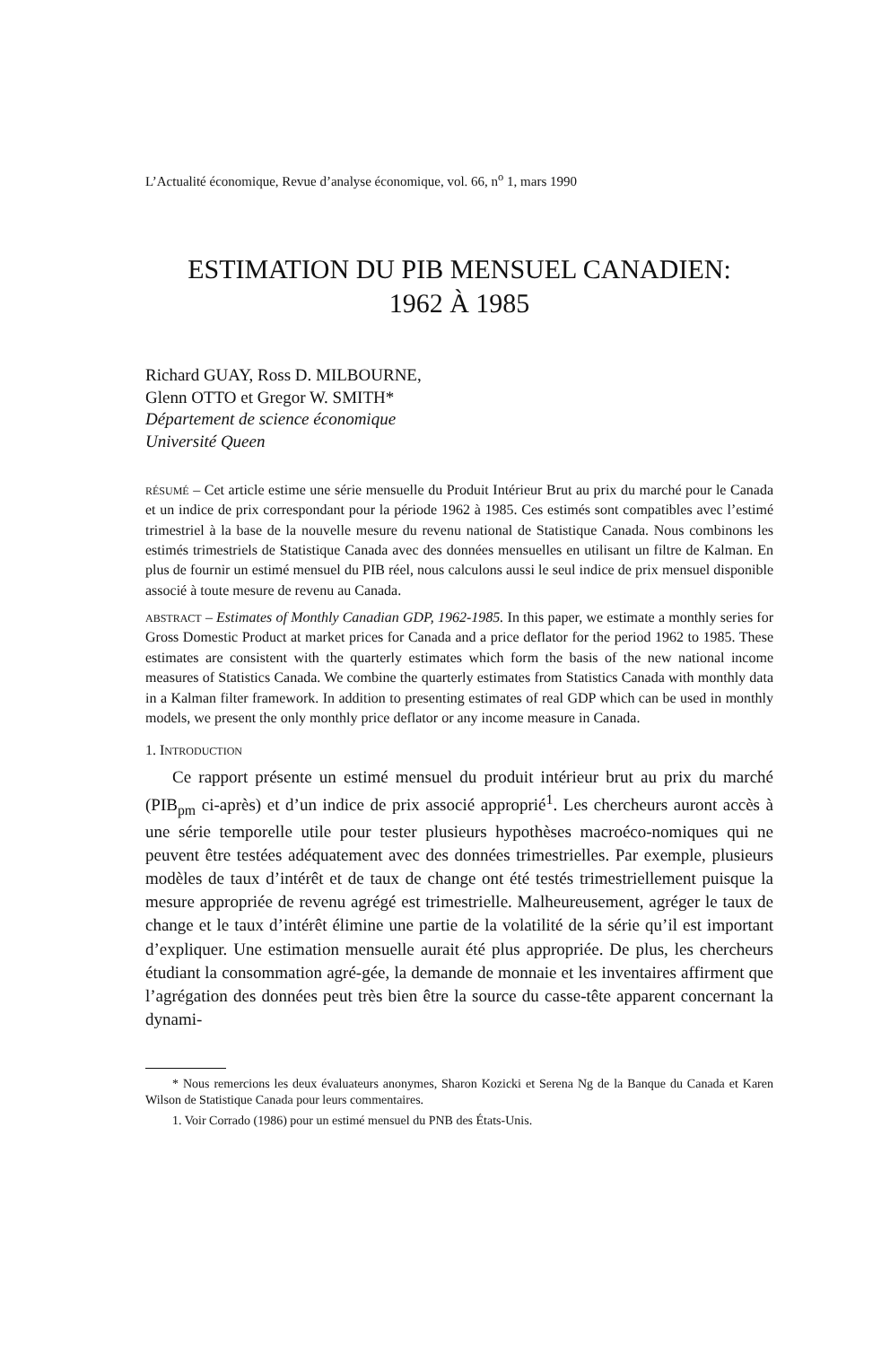L’Actualité économique, Revue d’analyse économique, vol. 66, n<sup>o</sup> 1, mars 1990
ESTIMATION DU PIB MENSUEL CANADIEN:
1962 À 1985
Richard GUAY, Ross D. MILBOURNE,
Glenn OTTO et Gregor W. SMITH*
Département de science économique
Université Queen
RÉSUMÉ – Cet article estime une série mensuelle du Produit Intérieur Brut au prix du marché pour le Canada et un indice de prix correspondant pour la période 1962 à 1985. Ces estimés sont compatibles avec l’estimé trimestriel à la base de la nouvelle mesure du revenu national de Statistique Canada. Nous combinons les estimés trimestriels de Statistique Canada avec des données mensuelles en utilisant un filtre de Kalman. En plus de fournir un estimé mensuel du PIB réel, nous calculons aussi le seul indice de prix mensuel disponible associé à toute mesure de revenu au Canada.
ABSTRACT – Estimates of Monthly Canadian GDP, 1962-1985. In this paper, we estimate a monthly series for Gross Domestic Product at market prices for Canada and a price deflator for the period 1962 to 1985. These estimates are consistent with the quarterly estimates which form the basis of the new national income measures of Statistics Canada. We combine the quarterly estimates from Statistics Canada with monthly data in a Kalman filter framework. In addition to presenting estimates of real GDP which can be used in monthly models, we present the only monthly price deflator or any income measure in Canada.
1. INTRODUCTION
Ce rapport présente un estimé mensuel du produit intérieur brut au prix du marché (PIB<sub>pm</sub> ci-après) et d’un indice de prix associé approprié<sup>1</sup>. Les chercheurs auront accès à une série temporelle utile pour tester plusieurs hypothèses macroéco-nomiques qui ne peuvent être testées adéquatement avec des données trimestrielles. Par exemple, plusieurs modèles de taux d’intérêt et de taux de change ont été testés trimestriellement puisque la mesure appropriée de revenu agrégé est trimestrielle. Malheureusement, agréger le taux de change et le taux d’intérêt élimine une partie de la volatilité de la série qu’il est important d’expliquer. Une estimation mensuelle aurait été plus appropriée. De plus, les chercheurs étudiant la consommation agré-gée, la demande de monnaie et les inventaires affirment que l’agrégation des données peut très bien être la source du casse-tête apparent concernant la dynami-
* Nous remercions les deux évaluateurs anonymes, Sharon Kozicki et Serena Ng de la Banque du Canada et Karen Wilson de Statistique Canada pour leurs commentaires.
1. Voir Corrado (1986) pour un estimé mensuel du PNB des États-Unis.